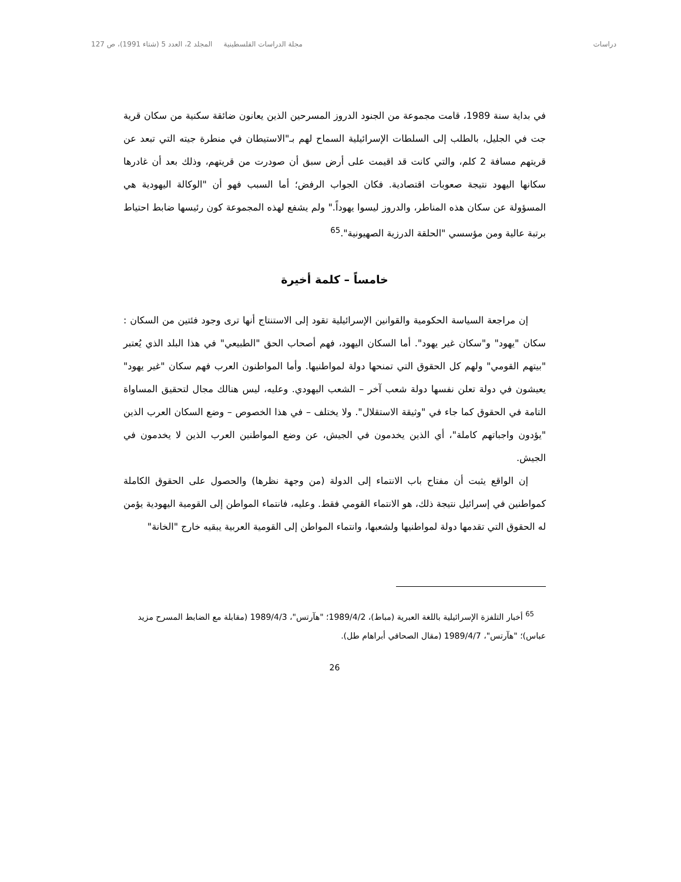دراسات مجلة الدراسات الفلسطينية المجلد 2، العدد 5 (شتاء 1991)، ص 127
في بداية سنة 1989، قامت مجموعة من الجنود الدروز المسرحين الذين يعانون ضائقة سكنية من سكان قرية جت في الجليل، بالطلب إلى السلطات الإسرائيلية السماح لهم بـ"الاستيطان في منطرة جيته التي تبعد عن قريتهم مسافة 2 كلم، والتي كانت قد اقيمت على أرض سبق أن صودرت من قريتهم، وذلك بعد أن غادرها سكانها اليهود نتيجة صعوبات اقتصادية. فكان الجواب الرفض؛ أما السبب فهو أن "الوكالة اليهودية هي المسؤولة عن سكان هذه المناطر، والدروز ليسوا يهوداً." ولم يشفع لهذه المجموعة كون رئيسها ضابط احتياط برتبة عالية ومن مؤسسي "الحلقة الدرزية الصهيونية".<sup>65</sup>
خامساً – كلمة أخيرة
إن مراجعة السياسة الحكومية والقوانين الإسرائيلية تقود إلى الاستنتاج أنها ترى وجود فئتين من السكان : سكان "يهود" و"سكان غير يهود". أما السكان اليهود، فهم أصحاب الحق "الطبيعي" في هذا البلد الذي يُعتبر "بيتهم القومي" ولهم كل الحقوق التي تمنحها دولة لمواطنيها. وأما المواطنون العرب فهم سكان "غير يهود" يعيشون في دولة تعلن نفسها دولة شعب آخر – الشعب اليهودي. وعليه، ليس هنالك مجال لتحقيق المساواة التامة في الحقوق كما جاء في "وثيقة الاستقلال". ولا يختلف – في هذا الخصوص – وضع السكان العرب الذين "يؤدون واجباتهم كاملة"، أي الذين يخدمون في الجيش، عن وضع المواطنين العرب الذين لا يخدمون في الجيش.
إن الواقع يثبت أن مفتاح باب الانتماء إلى الدولة (من وجهة نظرها) والحصول على الحقوق الكاملة كمواطنين في إسرائيل نتيجة ذلك، هو الانتماء القومي فقط. وعليه، فانتماء المواطن إلى القومية اليهودية يؤمن له الحقوق التي تقدمها دولة لمواطنيها ولشعبها، وانتماء المواطن إلى القومية العربية يبقيه خارج "الخانة"
<sup>65</sup> أخبار التلفزة الإسرائيلية باللغة العبرية (مباط)، 1989/4/2؛ "هآرتس"، 1989/4/3 (مقابلة مع الضابط المسرح مزيد عباس)؛ "هآرتس"، 1989/4/7 (مقال الصحافي أبراهام طل).
26